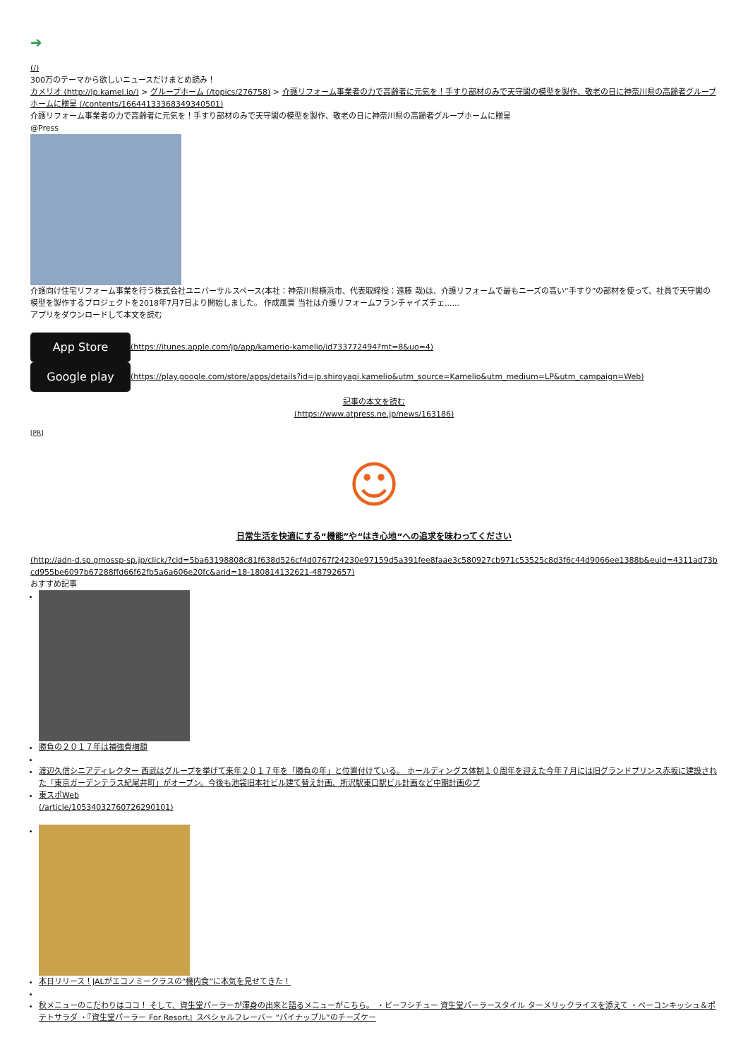➔
(/)
300万のテーマから欲しいニュースだけまとめ読み！
カメリオ (http://lp.kamel.io/) > グループホーム (/topics/276758) > 介護リフォーム事業者の力で高齢者に元気を！手すり部材のみで天守閣の模型を製作、敬老の日に神奈川県の高齢者グループホームに贈呈 (/contents/166441333683493405​01)
介護リフォーム事業者の力で高齢者に元気を！手すり部材のみで天守閣の模型を製作、敬老の日に神奈川県の高齢者グループホームに贈呈
@Press
介護向け住宅リフォーム事業を行う株式会社ユニバーサルスペース(本社：神奈川県横浜市、代表取締役：遠藤 哉)は、介護リフォームで最もニーズの高い“手すり”の部材を使って、社員で天守閣の模型を製作するプロジェクトを2018年7月7日より開始しました。 作成風景 当社は介護リフォームフランチャイズチェ......
アプリをダウンロードして本文を読む
App Store (https://itunes.apple.com/jp/app/kamerio-kamelio/id733772494?mt=8&uo=4)
Google play (https://play.google.com/store/apps/details?id=jp.shiroyagi.kamelio&utm_source=Kamelio&utm_medium=LP&utm_campaign=Web)
記事の本文を読む
(https://www.atpress.ne.jp/news/163186)
[PR]
☺
日常生活を快適にする“機能”や“はき心地“への追求を味わってください
(http://adn-d.sp.gmossp-sp.jp/click/?cid=5ba63198808c81f638d526cf4d0767f24230e97159d5a391fee8faae3c580927cb971c53525c8d3f6c44d9066ee1388b&euid=4311ad73bcd955be6097b67288ffd66f62fb5a6a606e20fc&arid=18-180814132621-48792657)
おすすめ記事
勝負の２０１７年は補強費増額
渡辺久信シニアディレクター 西武はグループを挙げて来年２０１７年を「勝負の年」と位置付けている。 ホールディングス体制１０周年を迎えた今年７月には旧グランドプリンス赤坂に建設された「東京ガーデンテラス紀尾井町」がオープン。今後も池袋旧本社ビル建て替え計画、所沢駅東口駅ビル計画など中期計画のプ
東スポWeb
(/article/10534032760726290101)
本日リリース！JALがエコノミークラスの”機内食”に本気を見せてきた！
秋メニューのこだわりはココ！ そして、資生堂パーラーが渾身の出来と語るメニューがこちら。 ・ビーフシチュー 資生堂パーラースタイル ターメリックライスを添えて ・ベーコンキッシュ＆ポテトサラダ ・『資生堂パーラー For Resort』スペシャルフレーバー “パイナップル”のチーズケー